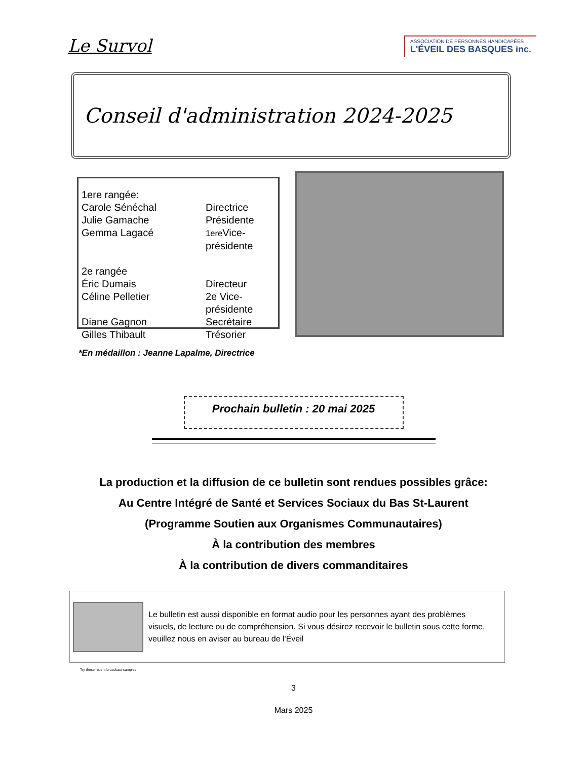Le Survol
ASSOCIATION DE PERSONNES HANDICAPÉES
L'ÉVEIL DES BASQUES inc.
Conseil d'administration 2024-2025
1ere rangée:
Carole Sénéchal Directrice Julie Gamache Présidente Gemma Lagacé 1ere Vice-présidente
2e rangée
Éric Dumais Directeur Céline Pelletier 2e Vice-présidente Diane Gagnon Secrétaire Gilles Thibault Trésorier
*En médaillon : Jeanne Lapalme, Directrice
Prochain bulletin : 20 mai 2025
La production et la diffusion de ce bulletin sont rendues possibles grâce:
Au Centre Intégré de Santé et Services Sociaux du Bas St-Laurent
(Programme Soutien aux Organismes Communautaires)
À la contribution des membres
À la contribution de divers commanditaires
Try these recent broadcast samples
Le bulletin est aussi disponible en format audio pour les personnes ayant des problèmes visuels, de lecture ou de compréhension. Si vous désirez recevoir le bulletin sous cette forme, veuillez nous en aviser au bureau de l'Éveil
3
Mars 2025